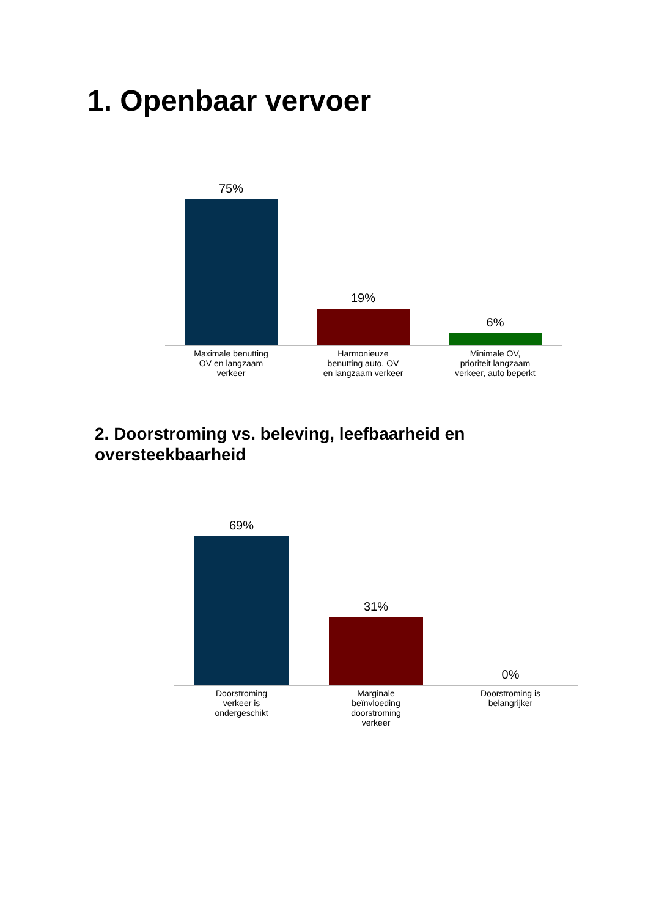1. Openbaar vervoer
75%
19%
6%
Maximale benutting
OV en langzaam
verkeer
Harmonieuze
benutting auto, OV
en langzaam verkeer
Minimale OV,
prioriteit langzaam
verkeer, auto beperkt
2. Doorstroming vs. beleving, leefbaarheid en oversteekbaarheid
69%
31%
0%
Doorstroming
verkeer is
ondergeschikt
Marginale
beïnvloeding
doorstroming
verkeer
Doorstroming is
belangrijker